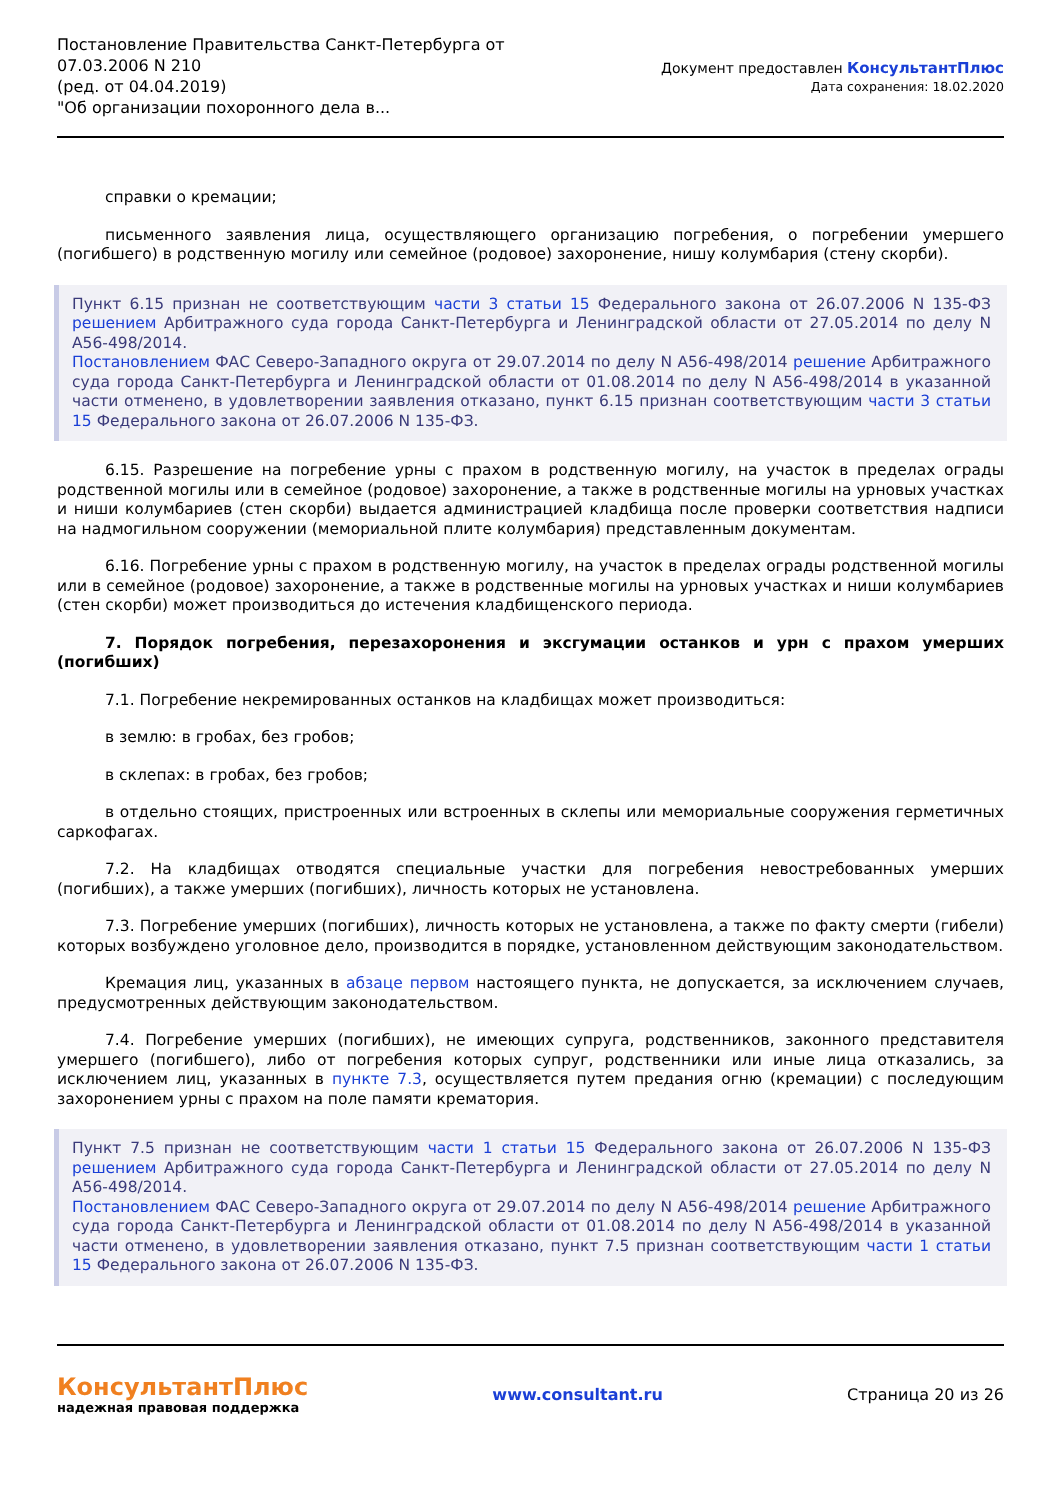Постановление Правительства Санкт-Петербурга от
07.03.2006 N 210
(ред. от 04.04.2019)
"Об организации похоронного дела в...
Документ предоставлен КонсультантПлюс
Дата сохранения: 18.02.2020
справки о кремации;
письменного заявления лица, осуществляющего организацию погребения, о погребении умершего (погибшего) в родственную могилу или семейное (родовое) захоронение, нишу колумбария (стену скорби).
Пункт 6.15 признан не соответствующим части 3 статьи 15 Федерального закона от 26.07.2006 N 135-ФЗ решением Арбитражного суда города Санкт-Петербурга и Ленинградской области от 27.05.2014 по делу N А56-498/2014.
Постановлением ФАС Северо-Западного округа от 29.07.2014 по делу N А56-498/2014 решение Арбитражного суда города Санкт-Петербурга и Ленинградской области от 01.08.2014 по делу N А56-498/2014 в указанной части отменено, в удовлетворении заявления отказано, пункт 6.15 признан соответствующим части 3 статьи 15 Федерального закона от 26.07.2006 N 135-ФЗ.
6.15. Разрешение на погребение урны с прахом в родственную могилу, на участок в пределах ограды родственной могилы или в семейное (родовое) захоронение, а также в родственные могилы на урновых участках и ниши колумбариев (стен скорби) выдается администрацией кладбища после проверки соответствия надписи на надмогильном сооружении (мемориальной плите колумбария) представленным документам.
6.16. Погребение урны с прахом в родственную могилу, на участок в пределах ограды родственной могилы или в семейное (родовое) захоронение, а также в родственные могилы на урновых участках и ниши колумбариев (стен скорби) может производиться до истечения кладбищенского периода.
7. Порядок погребения, перезахоронения и эксгумации останков и урн с прахом умерших (погибших)
7.1. Погребение некремированных останков на кладбищах может производиться:
в землю: в гробах, без гробов;
в склепах: в гробах, без гробов;
в отдельно стоящих, пристроенных или встроенных в склепы или мемориальные сооружения герметичных саркофагах.
7.2. На кладбищах отводятся специальные участки для погребения невостребованных умерших (погибших), а также умерших (погибших), личность которых не установлена.
7.3. Погребение умерших (погибших), личность которых не установлена, а также по факту смерти (гибели) которых возбуждено уголовное дело, производится в порядке, установленном действующим законодательством.
Кремация лиц, указанных в абзаце первом настоящего пункта, не допускается, за исключением случаев, предусмотренных действующим законодательством.
7.4. Погребение умерших (погибших), не имеющих супруга, родственников, законного представителя умершего (погибшего), либо от погребения которых супруг, родственники или иные лица отказались, за исключением лиц, указанных в пункте 7.3, осуществляется путем предания огню (кремации) с последующим захоронением урны с прахом на поле памяти крематория.
Пункт 7.5 признан не соответствующим части 1 статьи 15 Федерального закона от 26.07.2006 N 135-ФЗ решением Арбитражного суда города Санкт-Петербурга и Ленинградской области от 27.05.2014 по делу N А56-498/2014.
Постановлением ФАС Северо-Западного округа от 29.07.2014 по делу N А56-498/2014 решение Арбитражного суда города Санкт-Петербурга и Ленинградской области от 01.08.2014 по делу N А56-498/2014 в указанной части отменено, в удовлетворении заявления отказано, пункт 7.5 признан соответствующим части 1 статьи 15 Федерального закона от 26.07.2006 N 135-ФЗ.
КонсультантПлюс
надежная правовая поддержка
www.consultant.ru Страница 20 из 26